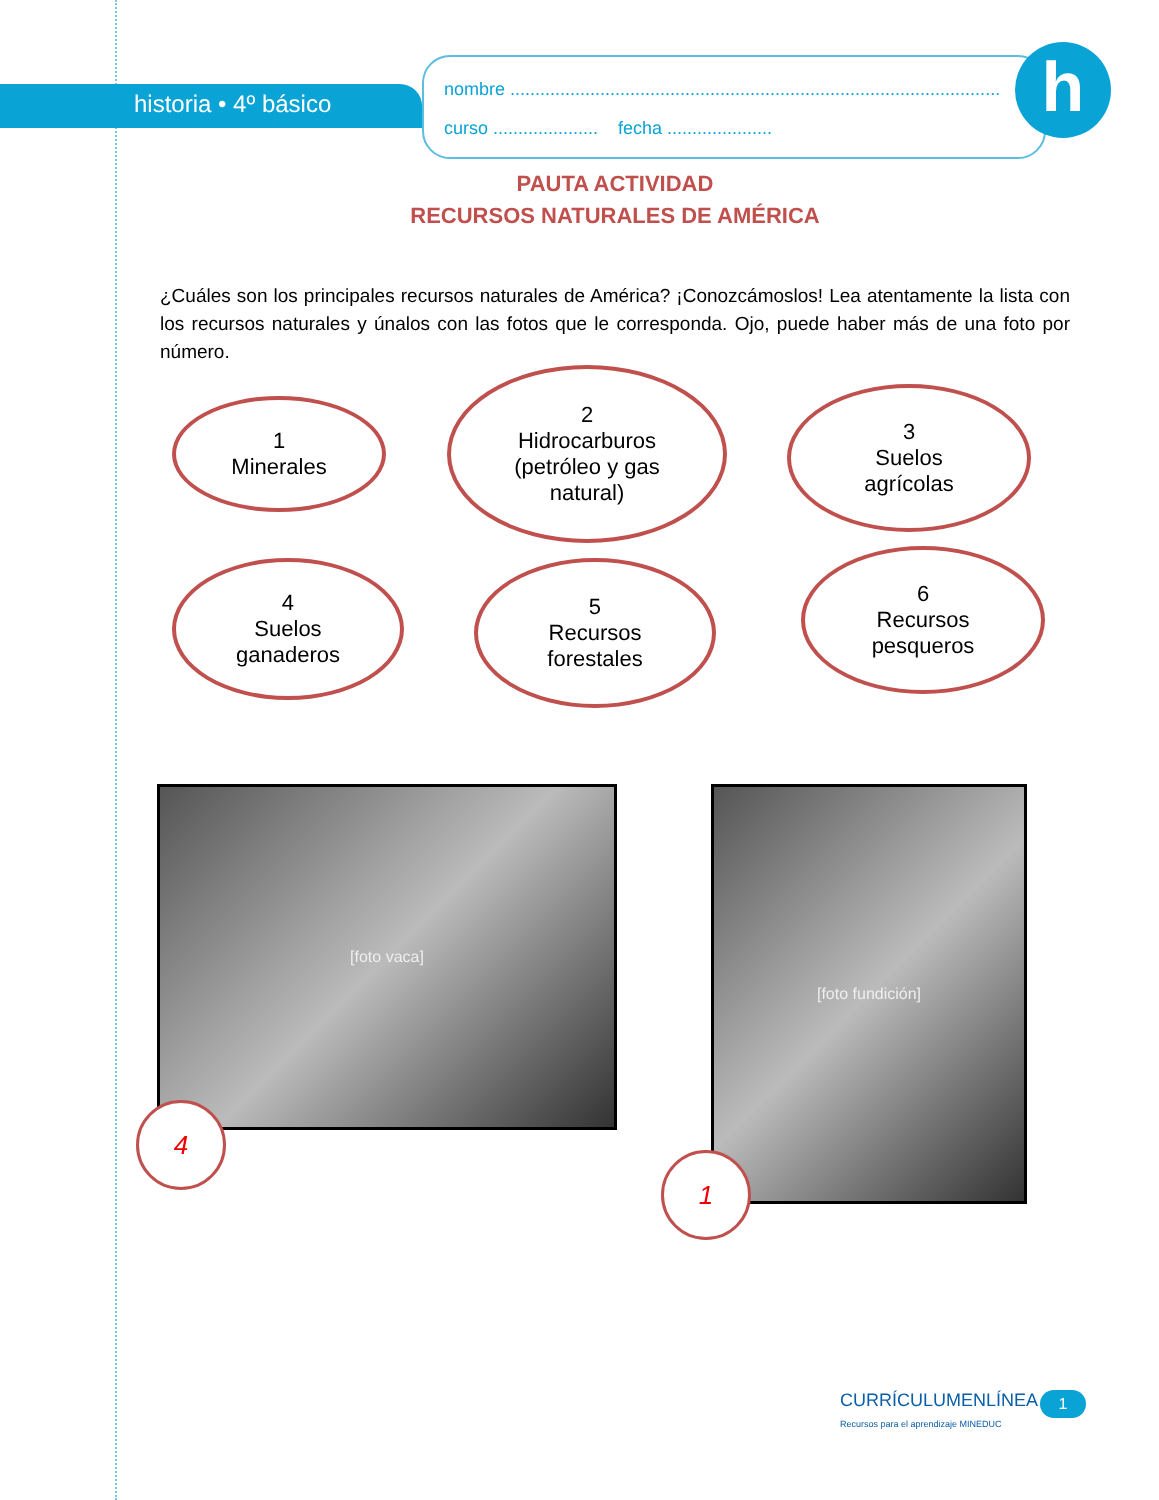historia • 4º básico
nombre ..................................................................................................
curso ..................... fecha .....................
h
PAUTA ACTIVIDAD
RECURSOS NATURALES DE AMÉRICA
¿Cuáles son los principales recursos naturales de América? ¡Conozcámoslos! Lea atentamente la lista con los recursos naturales y únalos con las fotos que le corresponda. Ojo, puede haber más de una foto por número.
1
Minerales
2
Hidrocarburos
(petróleo y gas
natural)
3
Suelos
agrícolas
4
Suelos
ganaderos
5
Recursos
forestales
6
Recursos
pesqueros
[foto vaca]
4
[foto fundición]
1
CURRÍCULUMENLÍNEA
Recursos para el aprendizaje MINEDUC
1